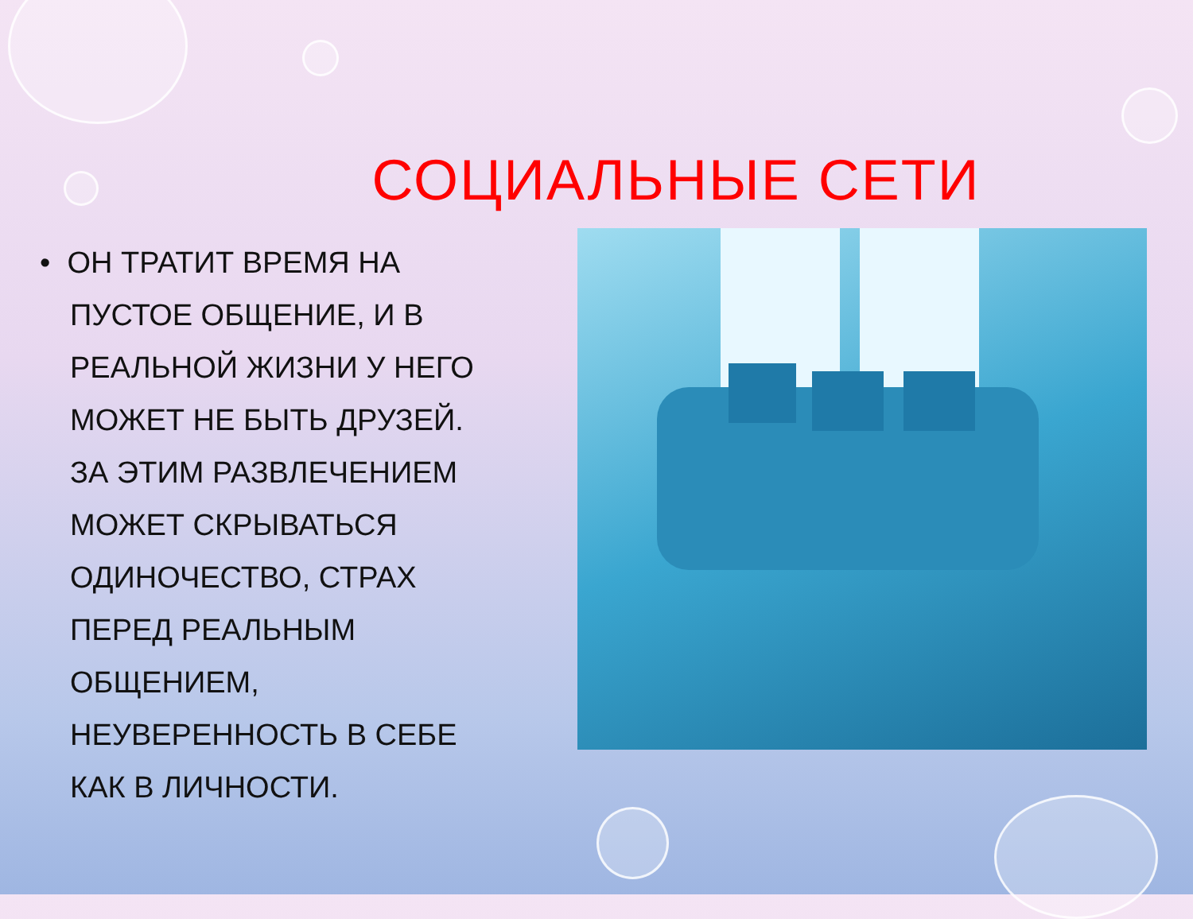СОЦИАЛЬНЫЕ СЕТИ
• ОН ТРАТИТ ВРЕМЯ НА ПУСТОЕ ОБЩЕНИЕ, И В РЕАЛЬНОЙ ЖИЗНИ У НЕГО МОЖЕТ НЕ БЫТЬ ДРУЗЕЙ. ЗА ЭТИМ РАЗВЛЕЧЕНИЕМ МОЖЕТ СКРЫВАТЬСЯ ОДИНОЧЕСТВО, СТРАХ ПЕРЕД РЕАЛЬНЫМ ОБЩЕНИЕМ, НЕУВЕРЕННОСТЬ В СЕБЕ КАК В ЛИЧНОСТИ.